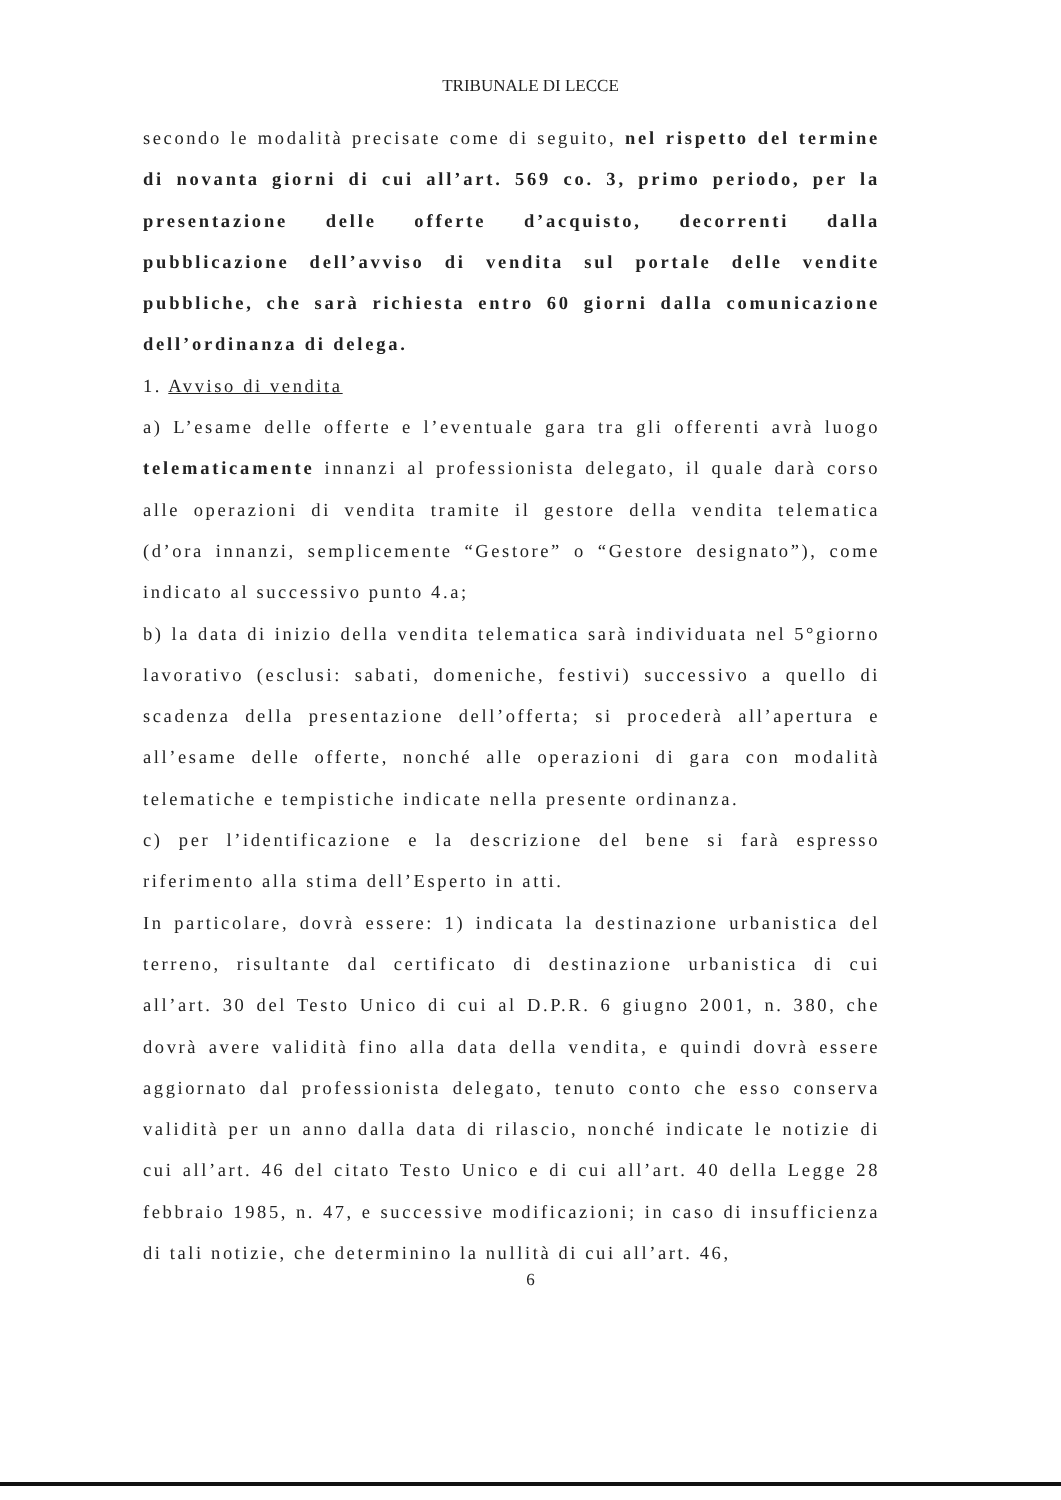TRIBUNALE DI LECCE
secondo le modalità precisate come di seguito, nel rispetto del termine di novanta giorni di cui all’art. 569 co. 3, primo periodo, per la presentazione delle offerte d’acquisto, decorrenti dalla pubblicazione dell’avviso di vendita sul portale delle vendite pubbliche, che sarà richiesta entro 60 giorni dalla comunicazione dell’ordinanza di delega.
1. Avviso di vendita
a) L’esame delle offerte e l’eventuale gara tra gli offerenti avrà luogo telematicamente innanzi al professionista delegato, il quale darà corso alle operazioni di vendita tramite il gestore della vendita telematica (d’ora innanzi, semplicemente “Gestore” o “Gestore designato”), come indicato al successivo punto 4.a;
b) la data di inizio della vendita telematica sarà individuata nel 5°giorno lavorativo (esclusi: sabati, domeniche, festivi) successivo a quello di scadenza della presentazione dell’offerta; si procederà all’apertura e all’esame delle offerte, nonché alle operazioni di gara con modalità telematiche e tempistiche indicate nella presente ordinanza.
c) per l’identificazione e la descrizione del bene si farà espresso riferimento alla stima dell’Esperto in atti.
In particolare, dovrà essere: 1) indicata la destinazione urbanistica del terreno, risultante dal certificato di destinazione urbanistica di cui all’art. 30 del Testo Unico di cui al D.P.R. 6 giugno 2001, n. 380, che dovrà avere validità fino alla data della vendita, e quindi dovrà essere aggiornato dal professionista delegato, tenuto conto che esso conserva validità per un anno dalla data di rilascio, nonché indicate le notizie di cui all’art. 46 del citato Testo Unico e di cui all’art. 40 della Legge 28 febbraio 1985, n. 47, e successive modificazioni; in caso di insufficienza di tali notizie, che determinino la nullità di cui all’art. 46,
6